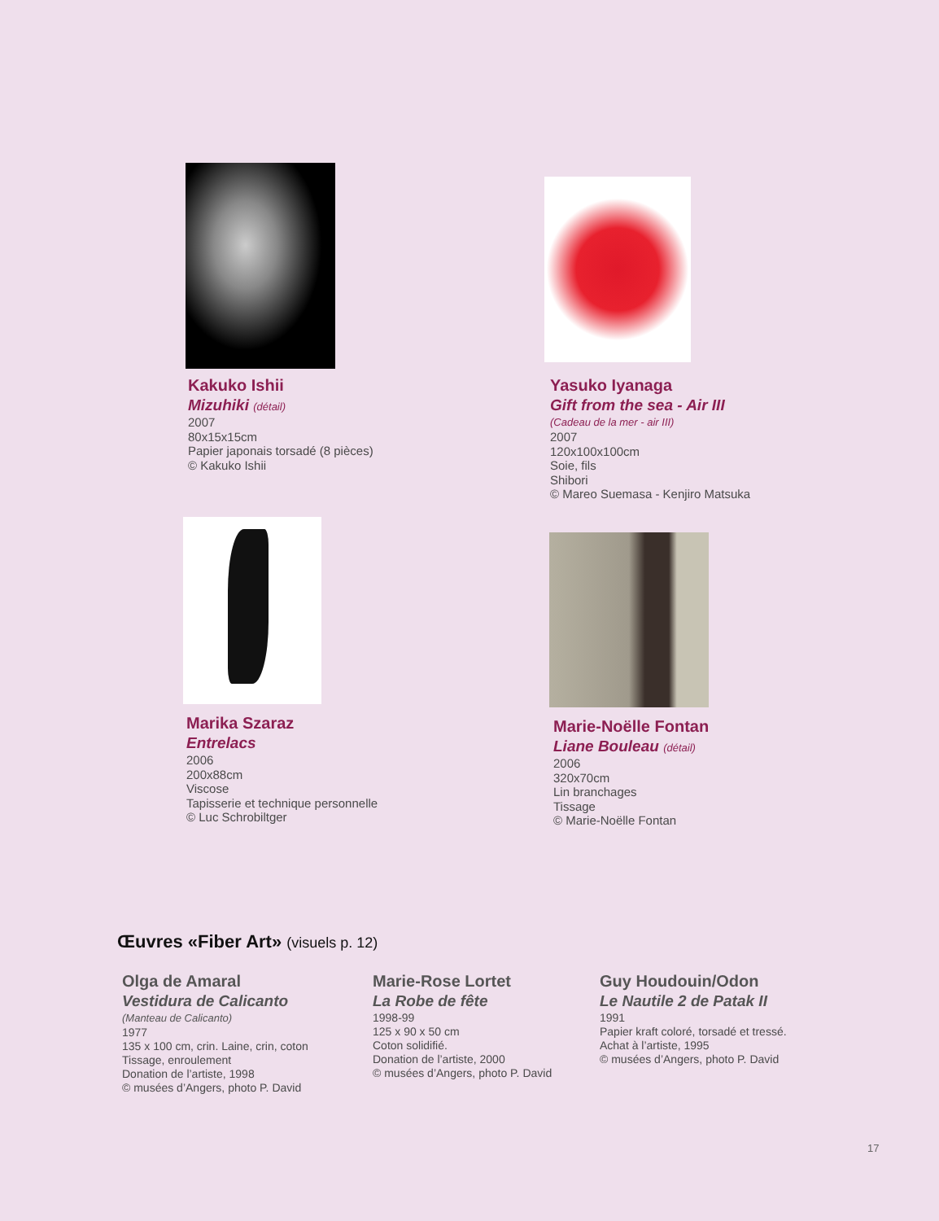Kakuko Ishii
Mizuhiki (détail)
2007
80x15x15cm
Papier japonais torsadé (8 pièces)
© Kakuko Ishii
Yasuko Iyanaga
Gift from the sea - Air III
(Cadeau de la mer - air III)
2007
120x100x100cm
Soie, fils
Shibori
© Mareo Suemasa - Kenjiro Matsuka
Marika Szaraz
Entrelacs
2006
200x88cm
Viscose
Tapisserie et technique personnelle
© Luc Schrobiltger
Marie-Noëlle Fontan
Liane Bouleau (détail)
2006
320x70cm
Lin branchages
Tissage
© Marie-Noëlle Fontan
Œuvres «Fiber Art» (visuels p. 12)
Olga de Amaral
Vestidura de Calicanto
(Manteau de Calicanto)
1977
135 x 100 cm, crin. Laine, crin, coton
Tissage, enroulement
Donation de l’artiste, 1998
© musées d’Angers, photo P. David
Marie-Rose Lortet
La Robe de fête
1998-99
125 x 90 x 50 cm
Coton solidifié.
Donation de l’artiste, 2000
© musées d’Angers, photo P. David
Guy Houdouin/Odon
Le Nautile 2 de Patak II
1991
Papier kraft coloré, torsadé et tressé.
Achat à l’artiste, 1995
© musées d’Angers, photo P. David
17